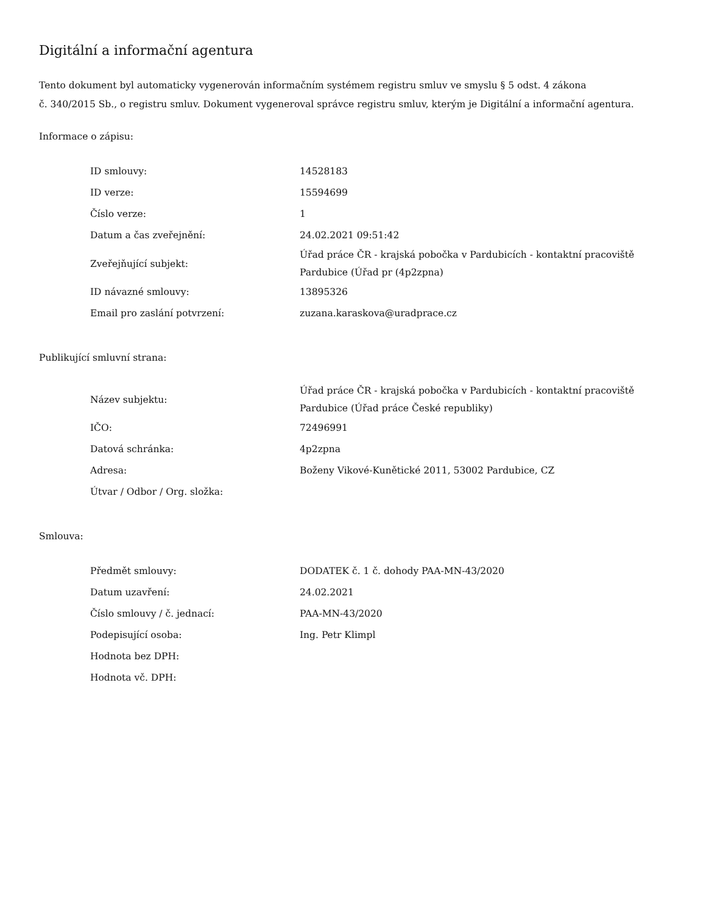Digitální a informační agentura
Tento dokument byl automaticky vygenerován informačním systémem registru smluv ve smyslu § 5 odst. 4 zákona
č. 340/2015 Sb., o registru smluv. Dokument vygeneroval správce registru smluv, kterým je Digitální a informační agentura.
Informace o zápisu:
| ID smlouvy: | 14528183 |
| ID verze: | 15594699 |
| Číslo verze: | 1 |
| Datum a čas zveřejnění: | 24.02.2021 09:51:42 |
| Zveřejňující subjekt: | Úřad práce ČR - krajská pobočka v Pardubicích - kontaktní pracoviště Pardubice (Úřad pr (4p2zpna) |
| ID návazné smlouvy: | 13895326 |
| Email pro zaslání potvrzení: | zuzana.karaskova@uradprace.cz |
Publikující smluvní strana:
| Název subjektu: | Úřad práce ČR - krajská pobočka v Pardubicích - kontaktní pracoviště Pardubice (Úřad práce České republiky) |
| IČO: | 72496991 |
| Datová schránka: | 4p2zpna |
| Adresa: | Boženy Vikové-Kunětické 2011, 53002 Pardubice, CZ |
| Útvar / Odbor / Org. složka: | |
Smlouva:
| Předmět smlouvy: | DODATEK č. 1 č. dohody PAA-MN-43/2020 |
| Datum uzavření: | 24.02.2021 |
| Číslo smlouvy / č. jednací: | PAA-MN-43/2020 |
| Podepisující osoba: | Ing. Petr Klimpl |
| Hodnota bez DPH: | |
| Hodnota vč. DPH: | |